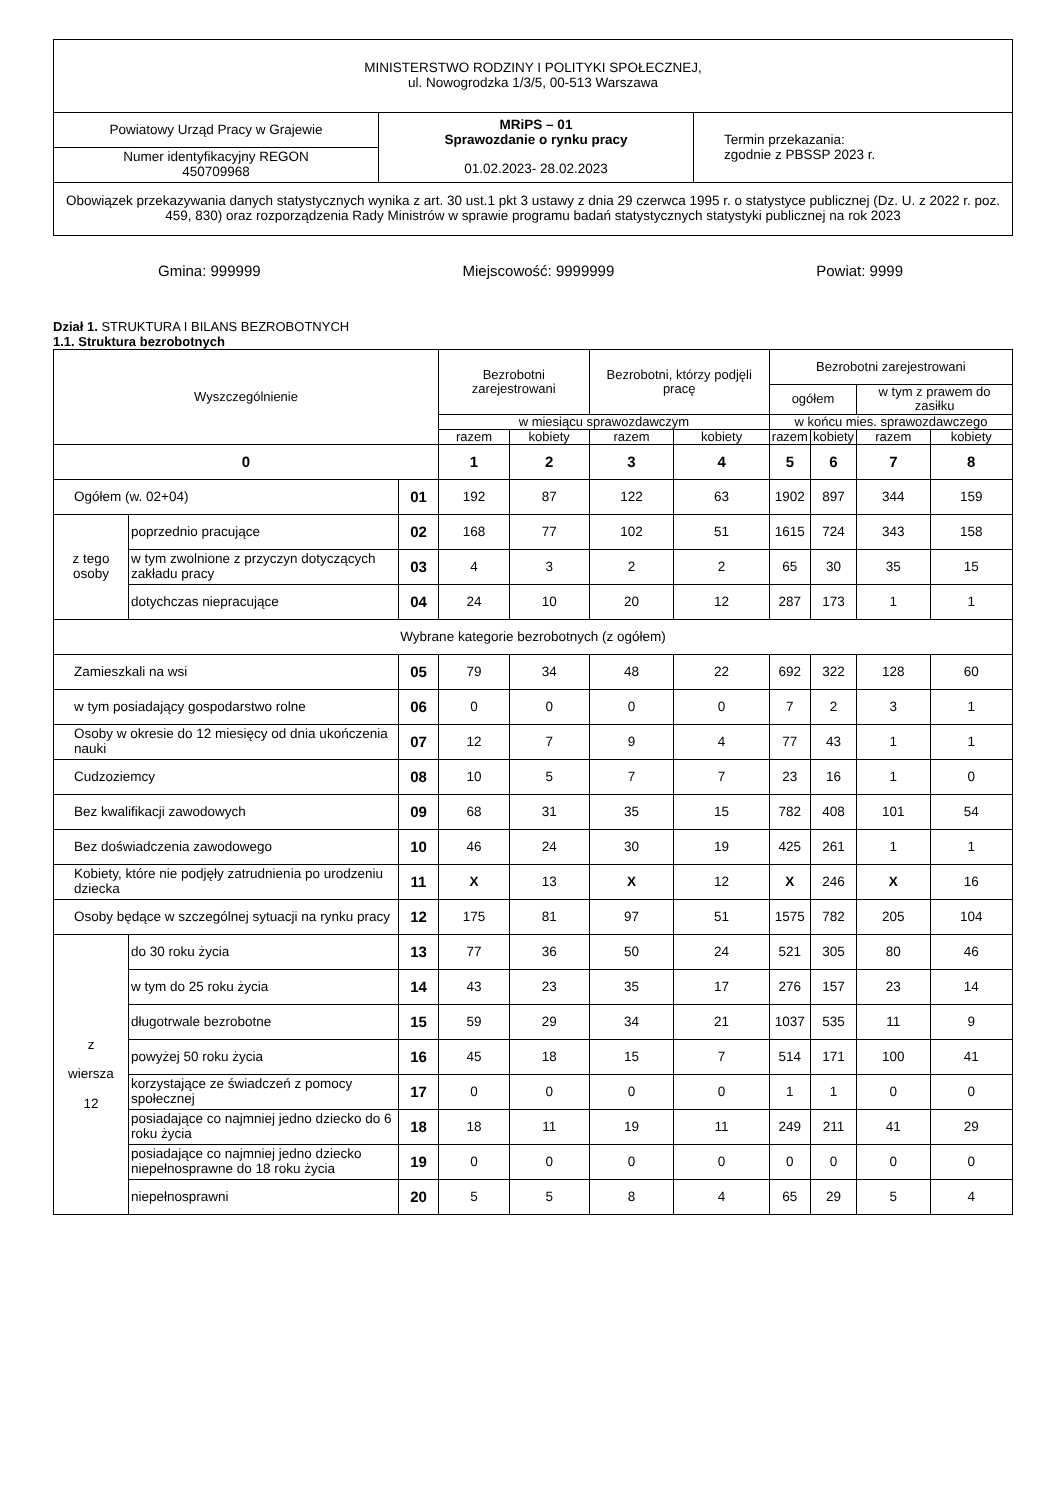| MINISTERSTWO RODZINY I POLITYKI SPOŁECZNEJ, ul. Nowogrodzka 1/3/5, 00-513 Warszawa | | |
| Powiatowy Urząd Pracy w Grajewie | MRiPS – 01 Sprawozdanie o rynku pracy 01.02.2023- 28.02.2023 | Termin przekazania: zgodnie z PBSSP 2023 r. |
| Numer identyfikacyjny REGON 450709968 | | |
| Obowiązek przekazywania danych statystycznych wynika z art. 30 ust.1 pkt 3 ustawy z dnia 29 czerwca 1995 r. o statystyce publicznej (Dz. U. z 2022 r. poz. 459, 830) oraz rozporządzenia Rady Ministrów w sprawie programu badań statystycznych statystyki publicznej na rok 2023 | | |
Gmina: 999999 Miejscowość: 9999999 Powiat: 9999
Dział 1. STRUKTURA I BILANS BEZROBOTNYCH
1.1. Struktura bezrobotnych
| Wyszczególnienie | | | Bezrobotni zarejestrowani | | Bezrobotni, którzy podjęli pracę | | Bezrobotni zarejestrowani | | | |
| --- | --- | --- | --- | --- | --- | --- | --- | --- | --- | --- |
| | | | | | | | ogółem | | w tym z prawem do zasiłku | |
| | | | w miesiącu sprawozdawczym | | | | w końcu mies. sprawozdawczego | | | |
| | | | razem | kobiety | razem | kobiety | razem | kobiety | razem | kobiety |
| 0 | | | 1 | 2 | 3 | 4 | 5 | 6 | 7 | 8 |
| Ogółem (w. 02+04) | | 01 | 192 | 87 | 122 | 63 | 1902 | 897 | 344 | 159 |
| z tego osoby | poprzednio pracujące | 02 | 168 | 77 | 102 | 51 | 1615 | 724 | 343 | 158 |
| | w tym zwolnione z przyczyn dotyczących zakładu pracy | 03 | 4 | 3 | 2 | 2 | 65 | 30 | 35 | 15 |
| | dotychczas niepracujące | 04 | 24 | 10 | 20 | 12 | 287 | 173 | 1 | 1 |
| Wybrane kategorie bezrobotnych (z ogółem) | | | | | | | | | | |
| Zamieszkali na wsi | | 05 | 79 | 34 | 48 | 22 | 692 | 322 | 128 | 60 |
| w tym posiadający gospodarstwo rolne | | 06 | 0 | 0 | 0 | 0 | 7 | 2 | 3 | 1 |
| Osoby w okresie do 12 miesięcy od dnia ukończenia nauki | | 07 | 12 | 7 | 9 | 4 | 77 | 43 | 1 | 1 |
| Cudzoziemcy | | 08 | 10 | 5 | 7 | 7 | 23 | 16 | 1 | 0 |
| Bez kwalifikacji zawodowych | | 09 | 68 | 31 | 35 | 15 | 782 | 408 | 101 | 54 |
| Bez doświadczenia zawodowego | | 10 | 46 | 24 | 30 | 19 | 425 | 261 | 1 | 1 |
| Kobiety, które nie podjęły zatrudnienia po urodzeniu dziecka | | 11 | X | 13 | X | 12 | X | 246 | X | 16 |
| Osoby będące w szczególnej sytuacji na rynku pracy | | 12 | 175 | 81 | 97 | 51 | 1575 | 782 | 205 | 104 |
| z wiersza 12 | do 30 roku życia | 13 | 77 | 36 | 50 | 24 | 521 | 305 | 80 | 46 |
| | w tym do 25 roku życia | 14 | 43 | 23 | 35 | 17 | 276 | 157 | 23 | 14 |
| | długotrwale bezrobotne | 15 | 59 | 29 | 34 | 21 | 1037 | 535 | 11 | 9 |
| | powyżej 50 roku życia | 16 | 45 | 18 | 15 | 7 | 514 | 171 | 100 | 41 |
| | korzystające ze świadczeń z pomocy społecznej | 17 | 0 | 0 | 0 | 0 | 1 | 1 | 0 | 0 |
| | posiadające co najmniej jedno dziecko do 6 roku życia | 18 | 18 | 11 | 19 | 11 | 249 | 211 | 41 | 29 |
| | posiadające co najmniej jedno dziecko niepełnosprawne do 18 roku życia | 19 | 0 | 0 | 0 | 0 | 0 | 0 | 0 | 0 |
| | niepełnosprawni | 20 | 5 | 5 | 8 | 4 | 65 | 29 | 5 | 4 |